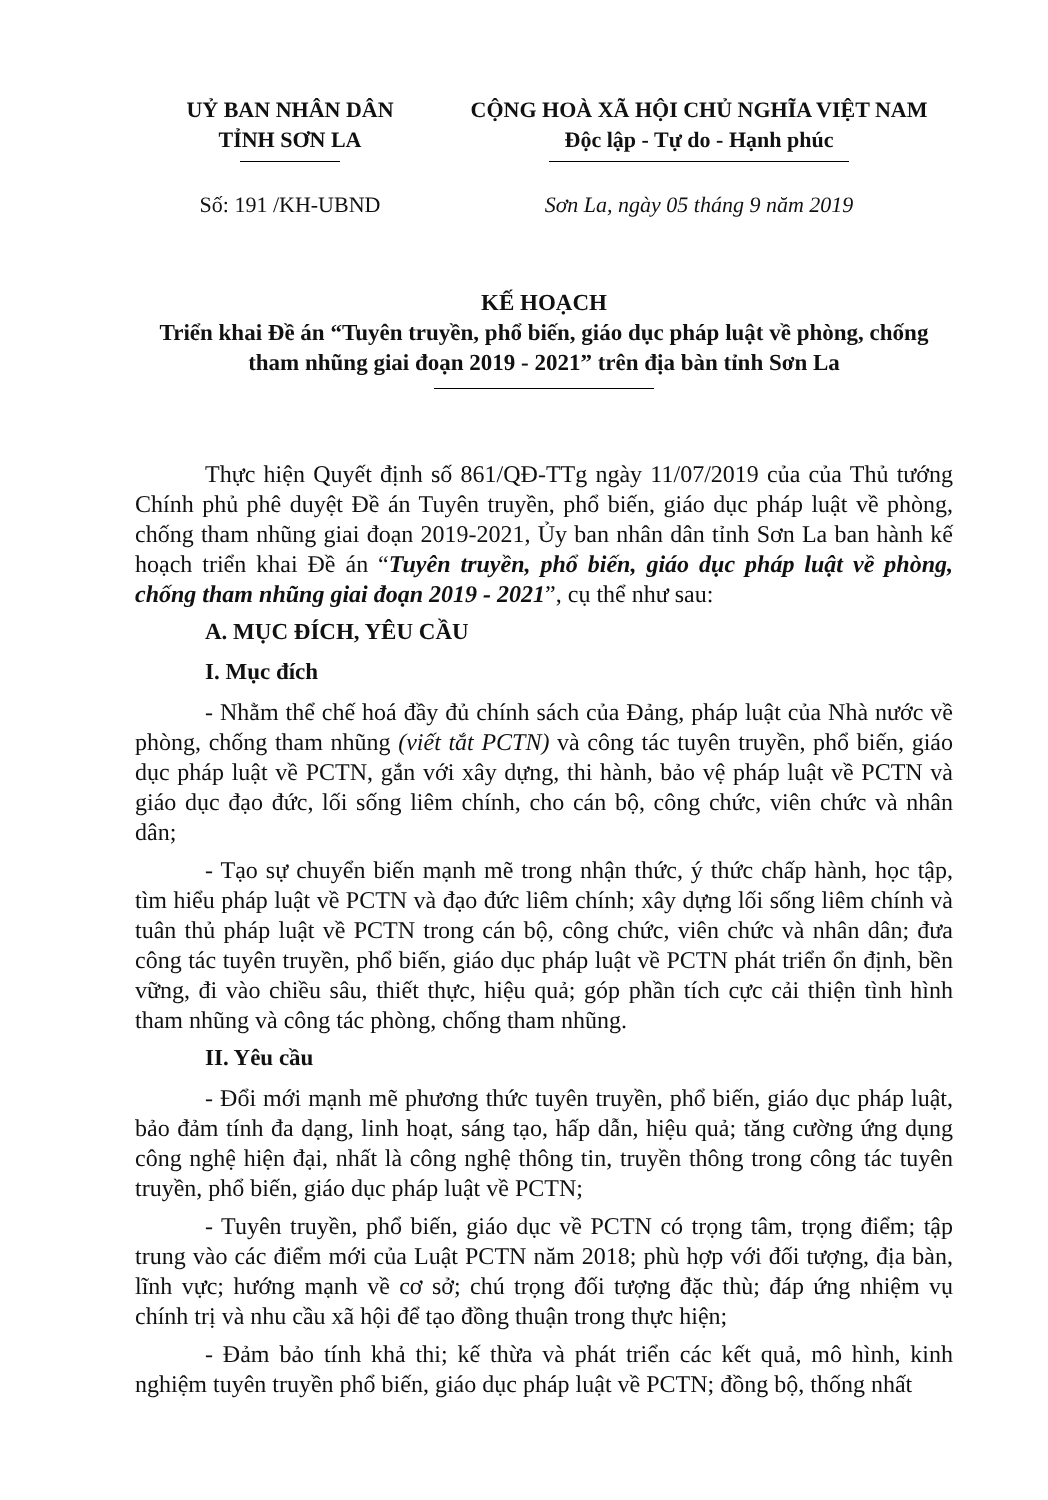UỶ BAN NHÂN DÂN
TỈNH SƠN LA
CỘNG HOÀ XÃ HỘI CHỦ NGHĨA VIỆT NAM
Độc lập - Tự do - Hạnh phúc
Số: 191 /KH-UBND Sơn La, ngày 05 tháng 9 năm 2019
KẾ HOẠCH
Triển khai Đề án “Tuyên truyền, phổ biến, giáo dục pháp luật về phòng, chống tham nhũng giai đoạn 2019 - 2021” trên địa bàn tỉnh Sơn La
Thực hiện Quyết định số 861/QĐ-TTg ngày 11/07/2019 của của Thủ tướng Chính phủ phê duyệt Đề án Tuyên truyền, phổ biến, giáo dục pháp luật về phòng, chống tham nhũng giai đoạn 2019-2021, Ủy ban nhân dân tỉnh Sơn La ban hành kế hoạch triển khai Đề án “Tuyên truyền, phổ biến, giáo dục pháp luật về phòng, chống tham nhũng giai đoạn 2019 - 2021”, cụ thể như sau:
A. MỤC ĐÍCH, YÊU CẦU
I. Mục đích
- Nhằm thể chế hoá đầy đủ chính sách của Đảng, pháp luật của Nhà nước về phòng, chống tham nhũng (viết tắt PCTN) và công tác tuyên truyền, phổ biến, giáo dục pháp luật về PCTN, gắn với xây dựng, thi hành, bảo vệ pháp luật về PCTN và giáo dục đạo đức, lối sống liêm chính, cho cán bộ, công chức, viên chức và nhân dân;
- Tạo sự chuyển biến mạnh mẽ trong nhận thức, ý thức chấp hành, học tập, tìm hiểu pháp luật về PCTN và đạo đức liêm chính; xây dựng lối sống liêm chính và tuân thủ pháp luật về PCTN trong cán bộ, công chức, viên chức và nhân dân; đưa công tác tuyên truyền, phổ biến, giáo dục pháp luật về PCTN phát triển ổn định, bền vững, đi vào chiều sâu, thiết thực, hiệu quả; góp phần tích cực cải thiện tình hình tham nhũng và công tác phòng, chống tham nhũng.
II. Yêu cầu
- Đổi mới mạnh mẽ phương thức tuyên truyền, phổ biến, giáo dục pháp luật, bảo đảm tính đa dạng, linh hoạt, sáng tạo, hấp dẫn, hiệu quả; tăng cường ứng dụng công nghệ hiện đại, nhất là công nghệ thông tin, truyền thông trong công tác tuyên truyền, phổ biến, giáo dục pháp luật về PCTN;
- Tuyên truyền, phổ biến, giáo dục về PCTN có trọng tâm, trọng điểm; tập trung vào các điểm mới của Luật PCTN năm 2018; phù hợp với đối tượng, địa bàn, lĩnh vực; hướng mạnh về cơ sở; chú trọng đối tượng đặc thù; đáp ứng nhiệm vụ chính trị và nhu cầu xã hội để tạo đồng thuận trong thực hiện;
- Đảm bảo tính khả thi; kế thừa và phát triển các kết quả, mô hình, kinh nghiệm tuyên truyền phổ biến, giáo dục pháp luật về PCTN; đồng bộ, thống nhất